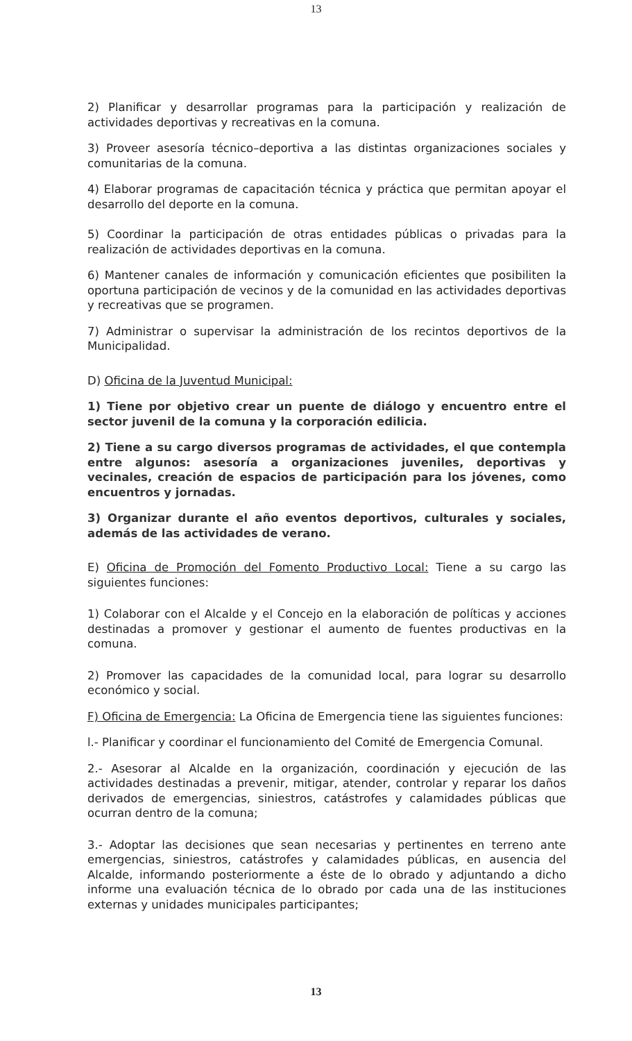13
2) Planificar y desarrollar programas para la participación y realización de actividades deportivas y recreativas en la comuna.
3) Proveer asesoría técnico–deportiva a las distintas organizaciones sociales y comunitarias de la comuna.
4) Elaborar programas de capacitación técnica y práctica que permitan apoyar el desarrollo del deporte en la comuna.
5) Coordinar la participación de otras entidades públicas o privadas para la realización de actividades deportivas en la comuna.
6) Mantener canales de información y comunicación eficientes que posibiliten la oportuna participación de vecinos y de la comunidad en las actividades deportivas y recreativas que se programen.
7) Administrar o supervisar la administración de los recintos deportivos de la Municipalidad.
D) Oficina de la Juventud Municipal:
1) Tiene por objetivo crear un puente de diálogo y encuentro entre el sector juvenil de la comuna y la corporación edilicia.
2) Tiene a su cargo diversos programas de actividades, el que contempla entre algunos: asesoría a organizaciones juveniles, deportivas y vecinales, creación de espacios de participación para los jóvenes, como encuentros y jornadas.
3) Organizar durante el año eventos deportivos, culturales y sociales, además de las actividades de verano.
E) Oficina de Promoción del Fomento Productivo Local: Tiene a su cargo las siguientes funciones:
1) Colaborar con el Alcalde y el Concejo en la elaboración de políticas y acciones destinadas a promover y gestionar el aumento de fuentes productivas en la comuna.
2) Promover las capacidades de la comunidad local, para lograr su desarrollo económico y social.
F) Oficina de Emergencia: La Oficina de Emergencia tiene las siguientes funciones:
l.- Planificar y coordinar el funcionamiento del Comité de Emergencia Comunal.
2.- Asesorar al Alcalde en la organización, coordinación y ejecución de las actividades destinadas a prevenir, mitigar, atender, controlar y reparar los daños derivados de emergencias, siniestros, catástrofes y calamidades públicas que ocurran dentro de la comuna;
3.- Adoptar las decisiones que sean necesarias y pertinentes en terreno ante emergencias, siniestros, catástrofes y calamidades públicas, en ausencia del Alcalde, informando posteriormente a éste de lo obrado y adjuntando a dicho informe una evaluación técnica de lo obrado por cada una de las instituciones externas y unidades municipales participantes;
13